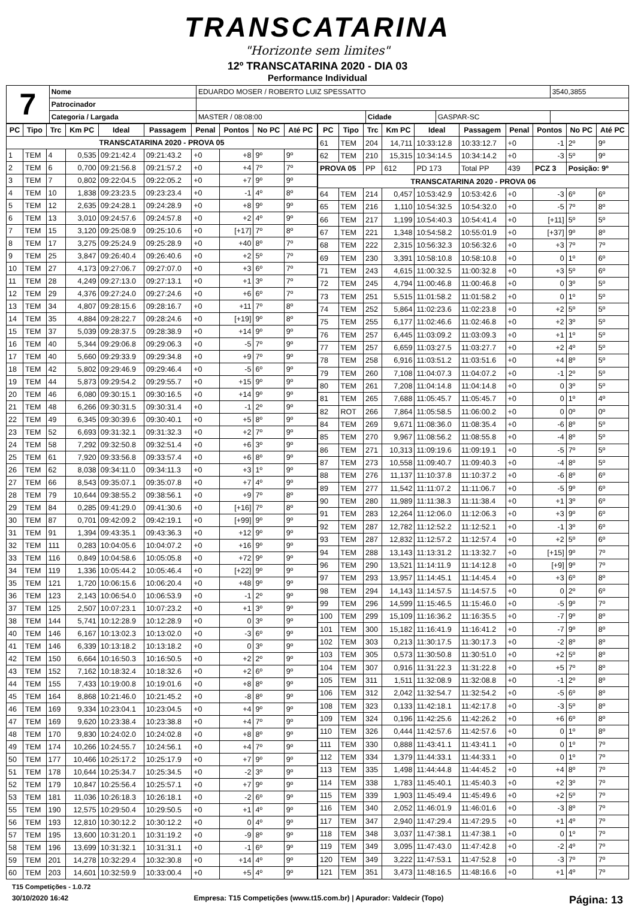TRANSCATARINA
"Horizonte sem limites"
12º TRANSCATARINA 2020 - DIA 03
Performance Individual
| 7 | Nome | EDUARDO MOSER / ROBERTO LUIZ SPESSATTO | | | | 3540,3855 |
| | Patrocinador | | | | | |
| | Categoria / Largada | MASTER / 08:08:00 | Cidade | GASPAR-SC | | |
| PC | Tipo | Trc | Km PC | Ideal | Passagem | Penal | Pontos | No PC | Até PC |
| --- | --- | --- | --- | --- | --- | --- | --- | --- | --- |
| TRANSCATARINA 2020 - PROVA 05 | | | | | | | | | |
| 1 | TEM | 4 | 0,535 | 09:21:42.4 | 09:21:43.2 | +0 | +8 | 9º | 9º |
| 2 | TEM | 6 | 0,700 | 09:21:56.8 | 09:21:57.2 | +0 | +4 | 7º | 7º |
| 3 | TEM | 7 | 0,802 | 09:22:04.5 | 09:22:05.2 | +0 | +7 | 9º | 9º |
| 4 | TEM | 10 | 1,838 | 09:23:23.5 | 09:23:23.4 | +0 | -1 | 4º | 8º |
| 5 | TEM | 12 | 2,635 | 09:24:28.1 | 09:24:28.9 | +0 | +8 | 9º | 9º |
| 6 | TEM | 13 | 3,010 | 09:24:57.6 | 09:24:57.8 | +0 | +2 | 4º | 9º |
| 7 | TEM | 15 | 3,120 | 09:25:08.9 | 09:25:10.6 | +0 | [+17] | 7º | 8º |
| 8 | TEM | 17 | 3,275 | 09:25:24.9 | 09:25:28.9 | +0 | +40 | 8º | 7º |
| 9 | TEM | 25 | 3,847 | 09:26:40.4 | 09:26:40.6 | +0 | +2 | 5º | 7º |
| 10 | TEM | 27 | 4,173 | 09:27:06.7 | 09:27:07.0 | +0 | +3 | 6º | 7º |
| 11 | TEM | 28 | 4,249 | 09:27:13.0 | 09:27:13.1 | +0 | +1 | 3º | 7º |
| 12 | TEM | 29 | 4,376 | 09:27:24.0 | 09:27:24.6 | +0 | +6 | 6º | 7º |
| 13 | TEM | 34 | 4,807 | 09:28:15.6 | 09:28:16.7 | +0 | +11 | 7º | 8º |
| 14 | TEM | 35 | 4,884 | 09:28:22.7 | 09:28:24.6 | +0 | [+19] | 9º | 8º |
| 15 | TEM | 37 | 5,039 | 09:28:37.5 | 09:28:38.9 | +0 | +14 | 9º | 9º |
| 16 | TEM | 40 | 5,344 | 09:29:06.8 | 09:29:06.3 | +0 | -5 | 7º | 9º |
| 17 | TEM | 40 | 5,660 | 09:29:33.9 | 09:29:34.8 | +0 | +9 | 7º | 9º |
| 18 | TEM | 42 | 5,802 | 09:29:46.9 | 09:29:46.4 | +0 | -5 | 6º | 9º |
| 19 | TEM | 44 | 5,873 | 09:29:54.2 | 09:29:55.7 | +0 | +15 | 9º | 9º |
| 20 | TEM | 46 | 6,080 | 09:30:15.1 | 09:30:16.5 | +0 | +14 | 9º | 9º |
| 21 | TEM | 48 | 6,266 | 09:30:31.5 | 09:30:31.4 | +0 | -1 | 2º | 9º |
| 22 | TEM | 49 | 6,345 | 09:30:39.6 | 09:30:40.1 | +0 | +5 | 8º | 9º |
| 23 | TEM | 52 | 6,693 | 09:31:32.1 | 09:31:32.3 | +0 | +2 | 7º | 9º |
| 24 | TEM | 58 | 7,292 | 09:32:50.8 | 09:32:51.4 | +0 | +6 | 3º | 9º |
| 25 | TEM | 61 | 7,920 | 09:33:56.8 | 09:33:57.4 | +0 | +6 | 8º | 9º |
| 26 | TEM | 62 | 8,038 | 09:34:11.0 | 09:34:11.3 | +0 | +3 | 1º | 9º |
| 27 | TEM | 66 | 8,543 | 09:35:07.1 | 09:35:07.8 | +0 | +7 | 4º | 9º |
| 28 | TEM | 79 | 10,644 | 09:38:55.2 | 09:38:56.1 | +0 | +9 | 7º | 8º |
| 29 | TEM | 84 | 0,285 | 09:41:29.0 | 09:41:30.6 | +0 | [+16] | 7º | 8º |
| 30 | TEM | 87 | 0,701 | 09:42:09.2 | 09:42:19.1 | +0 | [+99] | 9º | 9º |
| 31 | TEM | 91 | 1,394 | 09:43:35.1 | 09:43:36.3 | +0 | +12 | 9º | 9º |
| 32 | TEM | 111 | 0,283 | 10:04:05.6 | 10:04:07.2 | +0 | +16 | 9º | 9º |
| 33 | TEM | 116 | 0,849 | 10:04:58.6 | 10:05:05.8 | +0 | +72 | 9º | 9º |
| 34 | TEM | 119 | 1,336 | 10:05:44.2 | 10:05:46.4 | +0 | [+22] | 9º | 9º |
| 35 | TEM | 121 | 1,720 | 10:06:15.6 | 10:06:20.4 | +0 | +48 | 9º | 9º |
| 36 | TEM | 123 | 2,143 | 10:06:54.0 | 10:06:53.9 | +0 | -1 | 2º | 9º |
| 37 | TEM | 125 | 2,507 | 10:07:23.1 | 10:07:23.2 | +0 | +1 | 3º | 9º |
| 38 | TEM | 144 | 5,741 | 10:12:28.9 | 10:12:28.9 | +0 | 0 | 3º | 9º |
| 40 | TEM | 146 | 6,167 | 10:13:02.3 | 10:13:02.0 | +0 | -3 | 6º | 9º |
| 41 | TEM | 146 | 6,339 | 10:13:18.2 | 10:13:18.2 | +0 | 0 | 3º | 9º |
| 42 | TEM | 150 | 6,664 | 10:16:50.3 | 10:16:50.5 | +0 | +2 | 2º | 9º |
| 43 | TEM | 152 | 7,162 | 10:18:32.4 | 10:18:32.6 | +0 | +2 | 6º | 9º |
| 44 | TEM | 155 | 7,433 | 10:19:00.8 | 10:19:01.6 | +0 | +8 | 8º | 9º |
| 45 | TEM | 164 | 8,868 | 10:21:46.0 | 10:21:45.2 | +0 | -8 | 8º | 9º |
| 46 | TEM | 169 | 9,334 | 10:23:04.1 | 10:23:04.5 | +0 | +4 | 9º | 9º |
| 47 | TEM | 169 | 9,620 | 10:23:38.4 | 10:23:38.8 | +0 | +4 | 7º | 9º |
| 48 | TEM | 170 | 9,830 | 10:24:02.0 | 10:24:02.8 | +0 | +8 | 8º | 9º |
| 49 | TEM | 174 | 10,266 | 10:24:55.7 | 10:24:56.1 | +0 | +4 | 7º | 9º |
| 50 | TEM | 177 | 10,466 | 10:25:17.2 | 10:25:17.9 | +0 | +7 | 9º | 9º |
| 51 | TEM | 178 | 10,644 | 10:25:34.7 | 10:25:34.5 | +0 | -2 | 3º | 9º |
| 52 | TEM | 179 | 10,847 | 10:25:56.4 | 10:25:57.1 | +0 | +7 | 9º | 9º |
| 53 | TEM | 181 | 11,036 | 10:26:18.3 | 10:26:18.1 | +0 | -2 | 6º | 9º |
| 55 | TEM | 190 | 12,575 | 10:29:50.4 | 10:29:50.5 | +0 | +1 | 4º | 9º |
| 56 | TEM | 193 | 12,810 | 10:30:12.2 | 10:30:12.2 | +0 | 0 | 4º | 9º |
| 57 | TEM | 195 | 13,600 | 10:31:20.1 | 10:31:19.2 | +0 | -9 | 8º | 9º |
| 58 | TEM | 196 | 13,699 | 10:31:32.1 | 10:31:31.1 | +0 | -1 | 6º | 9º |
| 59 | TEM | 201 | 14,278 | 10:32:29.4 | 10:32:30.8 | +0 | +14 | 4º | 9º |
| 60 | TEM | 203 | 14,601 | 10:32:59.9 | 10:33:00.4 | +0 | +5 | 4º | 9º |
| PC | Tipo | Trc | Km PC | Ideal | Passagem | Penal | Pontos | No PC | Até PC |
| --- | --- | --- | --- | --- | --- | --- | --- | --- | --- |
| 61 | TEM | 204 | 14,711 | 10:33:12.8 | 10:33:12.7 | +0 | -1 | 2º | 9º |
| 62 | TEM | 210 | 15,315 | 10:34:14.5 | 10:34:14.2 | +0 | -3 | 5º | 9º |
| PROVA 05 | | PP | 612 | PD 173 | Total PP | 439 | PCZ 3 | Posição: 9º | |
| TRANSCATARINA 2020 - PROVA 06 | | | | | | | | | |
| 64 | TEM | 214 | 0,457 | 10:53:42.9 | 10:53:42.6 | +0 | -3 | 6º | 6º |
| 65 | TEM | 216 | 1,110 | 10:54:32.5 | 10:54:32.0 | +0 | -5 | 7º | 8º |
| 66 | TEM | 217 | 1,199 | 10:54:40.3 | 10:54:41.4 | +0 | [+11] | 5º | 5º |
| 67 | TEM | 221 | 1,348 | 10:54:58.2 | 10:55:01.9 | +0 | [+37] | 9º | 8º |
| 68 | TEM | 222 | 2,315 | 10:56:32.3 | 10:56:32.6 | +0 | +3 | 7º | 7º |
| 69 | TEM | 230 | 3,391 | 10:58:10.8 | 10:58:10.8 | +0 | 0 | 1º | 6º |
| 71 | TEM | 243 | 4,615 | 11:00:32.5 | 11:00:32.8 | +0 | +3 | 5º | 6º |
| 72 | TEM | 245 | 4,794 | 11:00:46.8 | 11:00:46.8 | +0 | 0 | 3º | 5º |
| 73 | TEM | 251 | 5,515 | 11:01:58.2 | 11:01:58.2 | +0 | 0 | 1º | 5º |
| 74 | TEM | 252 | 5,864 | 11:02:23.6 | 11:02:23.8 | +0 | +2 | 5º | 5º |
| 75 | TEM | 255 | 6,177 | 11:02:46.6 | 11:02:46.8 | +0 | +2 | 3º | 5º |
| 76 | TEM | 257 | 6,445 | 11:03:09.2 | 11:03:09.3 | +0 | +1 | 1º | 5º |
| 77 | TEM | 257 | 6,659 | 11:03:27.5 | 11:03:27.7 | +0 | +2 | 4º | 5º |
| 78 | TEM | 258 | 6,916 | 11:03:51.2 | 11:03:51.6 | +0 | +4 | 8º | 5º |
| 79 | TEM | 260 | 7,108 | 11:04:07.3 | 11:04:07.2 | +0 | -1 | 2º | 5º |
| 80 | TEM | 261 | 7,208 | 11:04:14.8 | 11:04:14.8 | +0 | 0 | 3º | 5º |
| 81 | TEM | 265 | 7,688 | 11:05:45.7 | 11:05:45.7 | +0 | 0 | 1º | 4º |
| 82 | ROT | 266 | 7,864 | 11:05:58.5 | 11:06:00.2 | +0 | 0 | 0º | 0º |
| 84 | TEM | 269 | 9,671 | 11:08:36.0 | 11:08:35.4 | +0 | -6 | 8º | 5º |
| 85 | TEM | 270 | 9,967 | 11:08:56.2 | 11:08:55.8 | +0 | -4 | 8º | 5º |
| 86 | TEM | 271 | 10,313 | 11:09:19.6 | 11:09:19.1 | +0 | -5 | 7º | 5º |
| 87 | TEM | 273 | 10,558 | 11:09:40.7 | 11:09:40.3 | +0 | -4 | 8º | 5º |
| 88 | TEM | 276 | 11,137 | 11:10:37.8 | 11:10:37.2 | +0 | -6 | 8º | 6º |
| 89 | TEM | 277 | 11,542 | 11:11:07.2 | 11:11:06.7 | +0 | -5 | 9º | 6º |
| 90 | TEM | 280 | 11,989 | 11:11:38.3 | 11:11:38.4 | +0 | +1 | 3º | 6º |
| 91 | TEM | 283 | 12,264 | 11:12:06.0 | 11:12:06.3 | +0 | +3 | 9º | 6º |
| 92 | TEM | 287 | 12,782 | 11:12:52.2 | 11:12:52.1 | +0 | -1 | 3º | 6º |
| 93 | TEM | 287 | 12,832 | 11:12:57.2 | 11:12:57.4 | +0 | +2 | 5º | 6º |
| 94 | TEM | 288 | 13,143 | 11:13:31.2 | 11:13:32.7 | +0 | [+15] | 9º | 7º |
| 96 | TEM | 290 | 13,521 | 11:14:11.9 | 11:14:12.8 | +0 | [+9] | 9º | 7º |
| 97 | TEM | 293 | 13,957 | 11:14:45.1 | 11:14:45.4 | +0 | +3 | 6º | 8º |
| 98 | TEM | 294 | 14,143 | 11:14:57.5 | 11:14:57.5 | +0 | 0 | 2º | 6º |
| 99 | TEM | 296 | 14,599 | 11:15:46.5 | 11:15:46.0 | +0 | -5 | 9º | 7º |
| 100 | TEM | 299 | 15,109 | 11:16:36.2 | 11:16:35.5 | +0 | -7 | 9º | 8º |
| 101 | TEM | 300 | 15,182 | 11:16:41.9 | 11:16:41.2 | +0 | -7 | 9º | 8º |
| 102 | TEM | 303 | 0,213 | 11:30:17.5 | 11:30:17.3 | +0 | -2 | 8º | 8º |
| 103 | TEM | 305 | 0,573 | 11:30:50.8 | 11:30:51.0 | +0 | +2 | 5º | 8º |
| 104 | TEM | 307 | 0,916 | 11:31:22.3 | 11:31:22.8 | +0 | +5 | 7º | 8º |
| 105 | TEM | 311 | 1,511 | 11:32:08.9 | 11:32:08.8 | +0 | -1 | 2º | 8º |
| 106 | TEM | 312 | 2,042 | 11:32:54.7 | 11:32:54.2 | +0 | -5 | 6º | 8º |
| 108 | TEM | 323 | 0,133 | 11:42:18.1 | 11:42:17.8 | +0 | -3 | 5º | 8º |
| 109 | TEM | 324 | 0,196 | 11:42:25.6 | 11:42:26.2 | +0 | +6 | 6º | 8º |
| 110 | TEM | 326 | 0,444 | 11:42:57.6 | 11:42:57.6 | +0 | 0 | 1º | 8º |
| 111 | TEM | 330 | 0,888 | 11:43:41.1 | 11:43:41.1 | +0 | 0 | 1º | 7º |
| 112 | TEM | 334 | 1,379 | 11:44:33.1 | 11:44:33.1 | +0 | 0 | 1º | 7º |
| 113 | TEM | 335 | 1,498 | 11:44:44.8 | 11:44:45.2 | +0 | +4 | 8º | 7º |
| 114 | TEM | 338 | 1,783 | 11:45:40.1 | 11:45:40.3 | +0 | +2 | 3º | 7º |
| 115 | TEM | 339 | 1,903 | 11:45:49.4 | 11:45:49.6 | +0 | +2 | 5º | 7º |
| 116 | TEM | 340 | 2,052 | 11:46:01.9 | 11:46:01.6 | +0 | -3 | 8º | 7º |
| 117 | TEM | 347 | 2,940 | 11:47:29.4 | 11:47:29.5 | +0 | +1 | 4º | 7º |
| 118 | TEM | 348 | 3,037 | 11:47:38.1 | 11:47:38.1 | +0 | 0 | 1º | 7º |
| 119 | TEM | 349 | 3,095 | 11:47:43.0 | 11:47:42.8 | +0 | -2 | 4º | 7º |
| 120 | TEM | 349 | 3,222 | 11:47:53.1 | 11:47:52.8 | +0 | -3 | 7º | 7º |
| 121 | TEM | 351 | 3,473 | 11:48:16.5 | 11:48:16.6 | +0 | +1 | 4º | 7º |
T15 Competições - 1.0.72
30/10/2020 16:42 Empresa: T15 Competições (www.t15.com.br) | Apurador: Valdecir (Topo) Página: 13